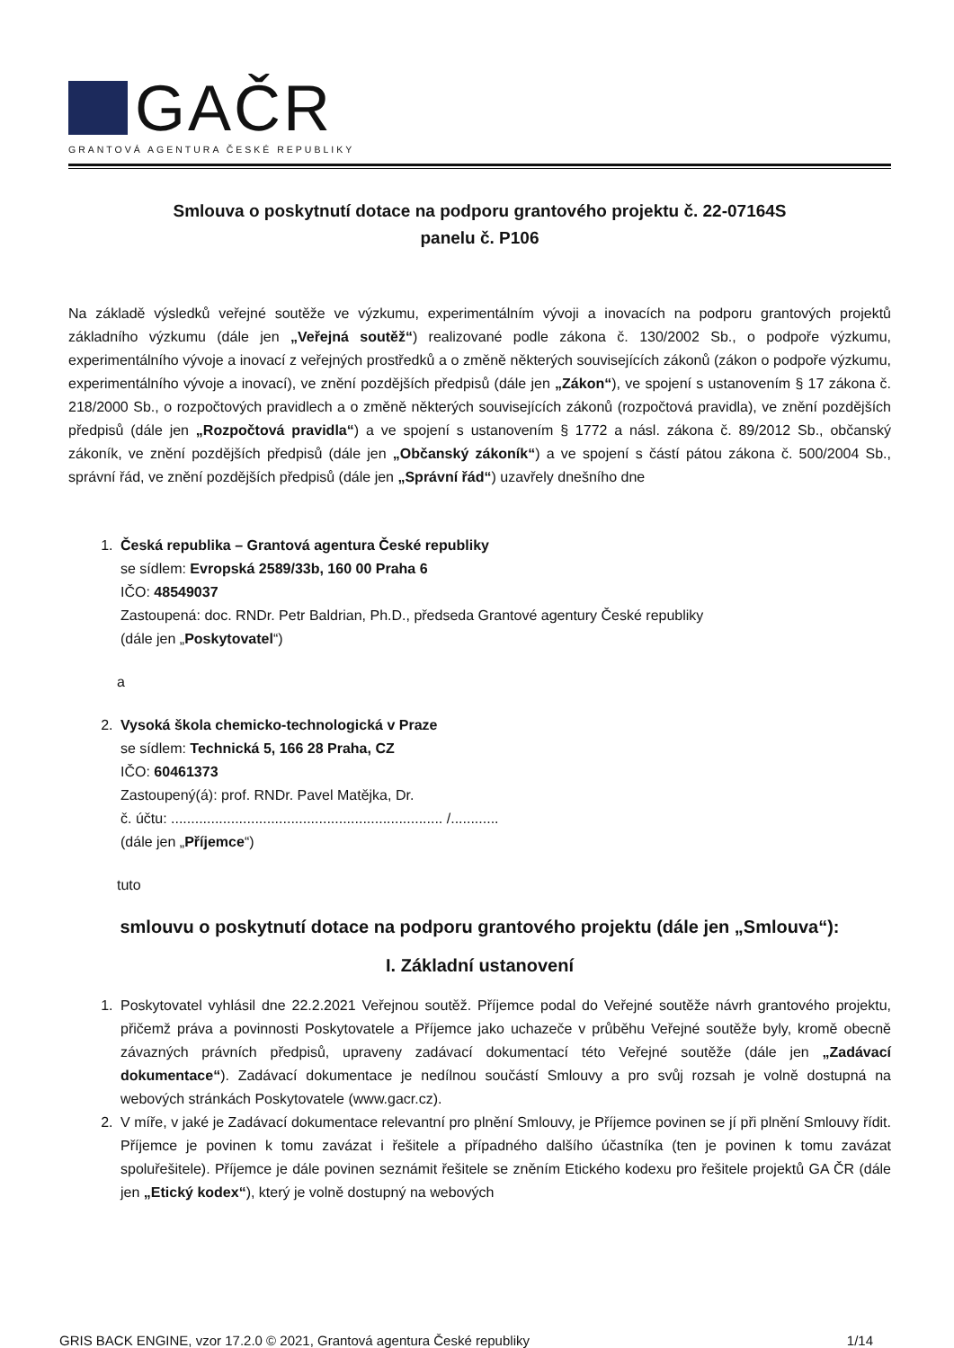GAČR
GRANTOVÁ AGENTURA ČESKÉ REPUBLIKY
Smlouva o poskytnutí dotace na podporu grantového projektu č. 22-07164S
panelu č. P106
Na základě výsledků veřejné soutěže ve výzkumu, experimentálním vývoji a inovacích na podporu grantových projektů základního výzkumu (dále jen „Veřejná soutěž“) realizované podle zákona č. 130/2002 Sb., o podpoře výzkumu, experimentálního vývoje a inovací z veřejných prostředků a o změně některých souvisejících zákonů (zákon o podpoře výzkumu, experimentálního vývoje a inovací), ve znění pozdějších předpisů (dále jen „Zákon“), ve spojení s ustanovením § 17 zákona č. 218/2000 Sb., o rozpočtových pravidlech a o změně některých souvisejících zákonů (rozpočtová pravidla), ve znění pozdějších předpisů (dále jen „Rozpočtová pravidla“) a ve spojení s ustanovením § 1772 a násl. zákona č. 89/2012 Sb., občanský zákoník, ve znění pozdějších předpisů (dále jen „Občanský zákoník“) a ve spojení s částí pátou zákona č. 500/2004 Sb., správní řád, ve znění pozdějších předpisů (dále jen „Správní řád“) uzavřely dnešního dne
1. Česká republika – Grantová agentura České republiky
se sídlem: Evropská 2589/33b, 160 00 Praha 6
IČO: 48549037
Zastoupená: doc. RNDr. Petr Baldrian, Ph.D., předseda Grantové agentury České republiky
(dále jen „Poskytovatel“)
a
2. Vysoká škola chemicko-technologická v Praze
se sídlem: Technická 5, 166 28 Praha, CZ
IČO: 60461373
Zastoupený(á): prof. RNDr. Pavel Matějka, Dr.
č. účtu: .................................................................... /............
(dále jen „Příjemce“)
tuto
smlouvu o poskytnutí dotace na podporu grantového projektu (dále jen „Smlouva“):
I. Základní ustanovení
1. Poskytovatel vyhlásil dne 22.2.2021 Veřejnou soutěž. Příjemce podal do Veřejné soutěže návrh grantového projektu, přičemž práva a povinnosti Poskytovatele a Příjemce jako uchazeče v průběhu Veřejné soutěže byly, kromě obecně závazných právních předpisů, upraveny zadávací dokumentací této Veřejné soutěže (dále jen „Zadávací dokumentace“). Zadávací dokumentace je nedílnou součástí Smlouvy a pro svůj rozsah je volně dostupná na webových stránkách Poskytovatele (www.gacr.cz).
2. V míře, v jaké je Zadávací dokumentace relevantní pro plnění Smlouvy, je Příjemce povinen se jí při plnění Smlouvy řídit. Příjemce je povinen k tomu zavázat i řešitele a případného dalšího účastníka (ten je povinen k tomu zavázat spoluřešitele). Příjemce je dále povinen seznámit řešitele se zněním Etického kodexu pro řešitele projektů GA ČR (dále jen „Etický kodex“), který je volně dostupný na webových
GRIS BACK ENGINE, vzor 17.2.0 © 2021, Grantová agentura České republiky 1/14